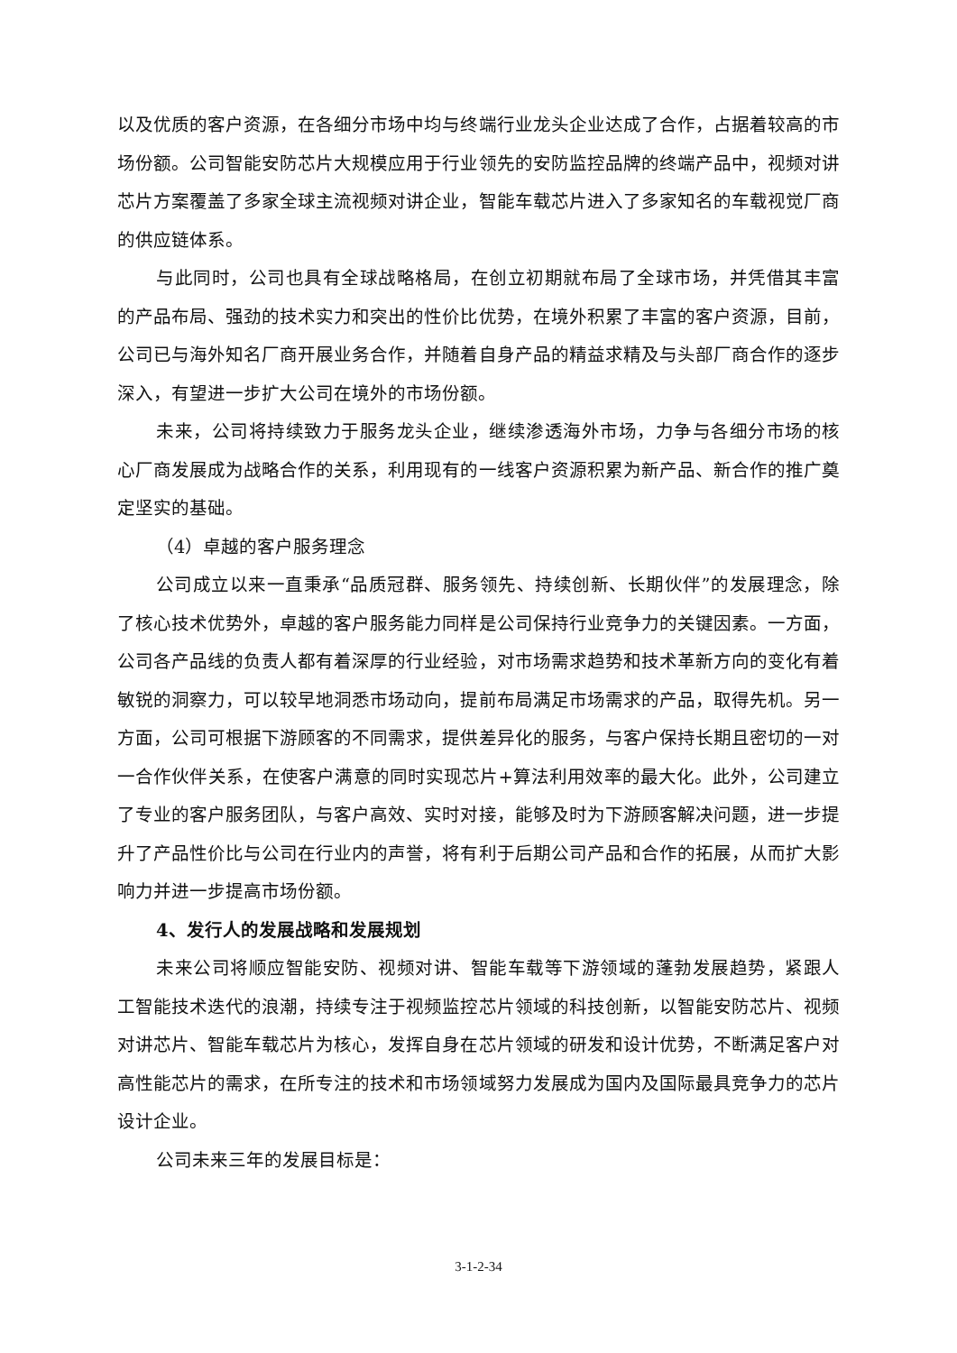以及优质的客户资源，在各细分市场中均与终端行业龙头企业达成了合作，占据着较高的市场份额。公司智能安防芯片大规模应用于行业领先的安防监控品牌的终端产品中，视频对讲芯片方案覆盖了多家全球主流视频对讲企业，智能车载芯片进入了多家知名的车载视觉厂商的供应链体系。
与此同时，公司也具有全球战略格局，在创立初期就布局了全球市场，并凭借其丰富的产品布局、强劲的技术实力和突出的性价比优势，在境外积累了丰富的客户资源，目前，公司已与海外知名厂商开展业务合作，并随着自身产品的精益求精及与头部厂商合作的逐步深入，有望进一步扩大公司在境外的市场份额。
未来，公司将持续致力于服务龙头企业，继续渗透海外市场，力争与各细分市场的核心厂商发展成为战略合作的关系，利用现有的一线客户资源积累为新产品、新合作的推广奠定坚实的基础。
（4）卓越的客户服务理念
公司成立以来一直秉承“品质冠群、服务领先、持续创新、长期伙伴”的发展理念，除了核心技术优势外，卓越的客户服务能力同样是公司保持行业竞争力的关键因素。一方面，公司各产品线的负责人都有着深厚的行业经验，对市场需求趋势和技术革新方向的变化有着敏锐的洞察力，可以较早地洞悉市场动向，提前布局满足市场需求的产品，取得先机。另一方面，公司可根据下游顾客的不同需求，提供差异化的服务，与客户保持长期且密切的一对一合作伙伴关系，在使客户满意的同时实现芯片+算法利用效率的最大化。此外，公司建立了专业的客户服务团队，与客户高效、实时对接，能够及时为下游顾客解决问题，进一步提升了产品性价比与公司在行业内的声誉，将有利于后期公司产品和合作的拓展，从而扩大影响力并进一步提高市场份额。
4、发行人的发展战略和发展规划
未来公司将顺应智能安防、视频对讲、智能车载等下游领域的蓬勃发展趋势，紧跟人工智能技术迭代的浪潮，持续专注于视频监控芯片领域的科技创新，以智能安防芯片、视频对讲芯片、智能车载芯片为核心，发挥自身在芯片领域的研发和设计优势，不断满足客户对高性能芯片的需求，在所专注的技术和市场领域努力发展成为国内及国际最具竞争力的芯片设计企业。
公司未来三年的发展目标是：
3-1-2-34